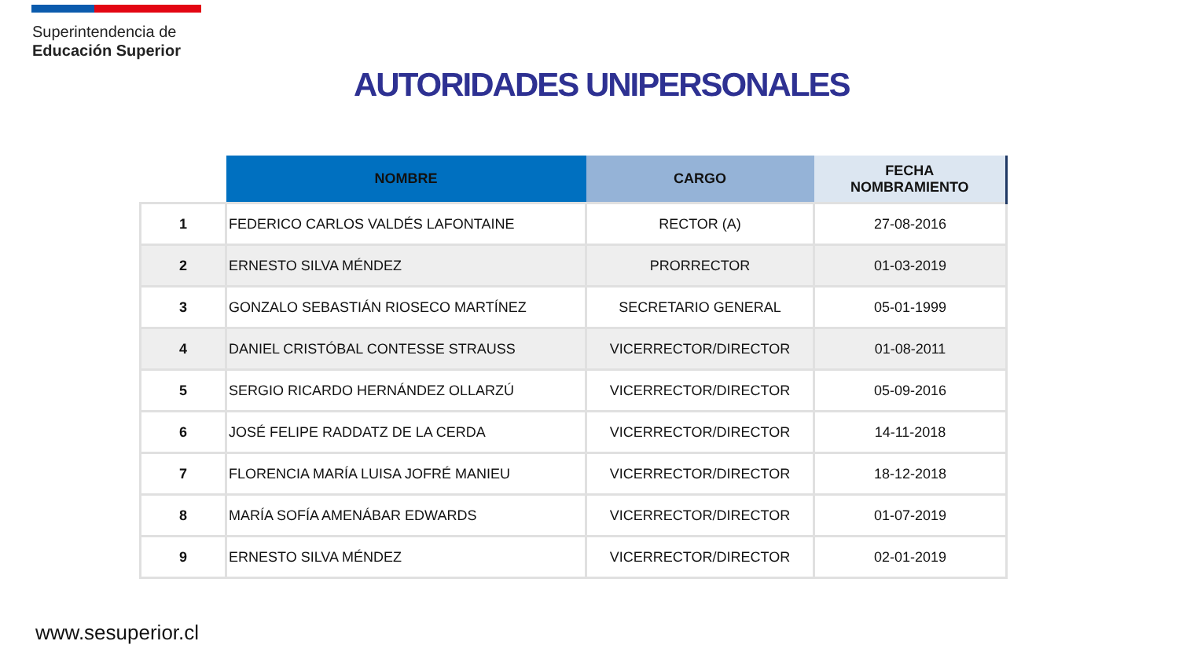Superintendencia de
Educación Superior
AUTORIDADES UNIPERSONALES
| | NOMBRE | CARGO | FECHA NOMBRAMIENTO |
| --- | --- | --- | --- |
| 1 | FEDERICO CARLOS VALDÉS LAFONTAINE | RECTOR (A) | 27-08-2016 |
| 2 | ERNESTO SILVA MÉNDEZ | PRORRECTOR | 01-03-2019 |
| 3 | GONZALO SEBASTIÁN RIOSECO MARTÍNEZ | SECRETARIO GENERAL | 05-01-1999 |
| 4 | DANIEL CRISTÓBAL CONTESSE STRAUSS | VICERRECTOR/DIRECTOR | 01-08-2011 |
| 5 | SERGIO RICARDO HERNÁNDEZ OLLARZÚ | VICERRECTOR/DIRECTOR | 05-09-2016 |
| 6 | JOSÉ FELIPE RADDATZ DE LA CERDA | VICERRECTOR/DIRECTOR | 14-11-2018 |
| 7 | FLORENCIA MARÍA LUISA JOFRÉ MANIEU | VICERRECTOR/DIRECTOR | 18-12-2018 |
| 8 | MARÍA SOFÍA AMENÁBAR EDWARDS | VICERRECTOR/DIRECTOR | 01-07-2019 |
| 9 | ERNESTO SILVA MÉNDEZ | VICERRECTOR/DIRECTOR | 02-01-2019 |
www.sesuperior.cl